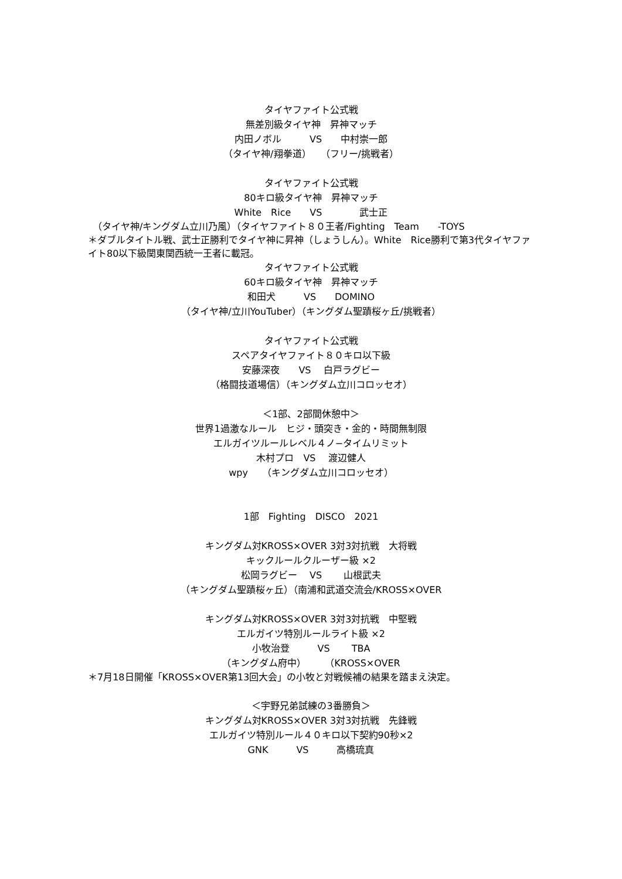タイヤファイト公式戦 無差別級タイヤ神　昇神マッチ 内田ノボル　　　VS　　中村崇一郎 （タイヤ神/翔拳道）　　（フリー/挑戦者）
タイヤファイト公式戦 80キロ級タイヤ神　昇神マッチ White　Rice　　VS　　　　武士正
　（タイヤ神/キングダム立川乃風）（タイヤファイト８０王者/Fighting　Team　　-TOYS
＊ダブルタイトル戦、武士正勝利でタイヤ神に昇神（しょうしん）。White　Rice勝利で第3代タイヤファイト80以下級関東関西統一王者に載冠。
タイヤファイト公式戦 60キロ級タイヤ神　昇神マッチ 和田犬　　　VS　　DOMINO （タイヤ神/立川YouTuber）（キングダム聖蹟桜ヶ丘/挑戦者）
タイヤファイト公式戦 スペアタイヤファイト８０キロ以下級 安藤深夜　　VS　 白戸ラグビー （格闘技道場信）（キングダム立川コロッセオ）
＜1部、2部間休憩中＞ 世界1過激なルール　ヒジ・頭突き・金的・時間無制限 エルガイツルールレベル４ノ−タイムリミット 木村プロ　VS　 渡辺健人 wpy　　（キングダム立川コロッセオ）
1部　Fighting　DISCO　2021
キングダム対KROSS×OVER 3対3対抗戦　大将戦 キックルールクルーザー級 ×2 松岡ラグビー　 VS　　 山根武夫 （キングダム聖蹟桜ヶ丘）（南浦和武道交流会/KROSS×OVER
キングダム対KROSS×OVER 3対3対抗戦　中堅戦 エルガイツ特別ルールライト級 ×2 小牧治登　　　VS　　 TBA （キングダム府中）　　　（KROSS×OVER
＊7月18日開催「KROSS×OVER第13回大会」の小牧と対戦候補の結果を踏まえ決定。
＜宇野兄弟試練の3番勝負＞ キングダム対KROSS×OVER 3対3対抗戦　先鋒戦 エルガイツ特別ルール４０キロ以下契約90秒×2 GNK　　　VS　　　高橋琉真